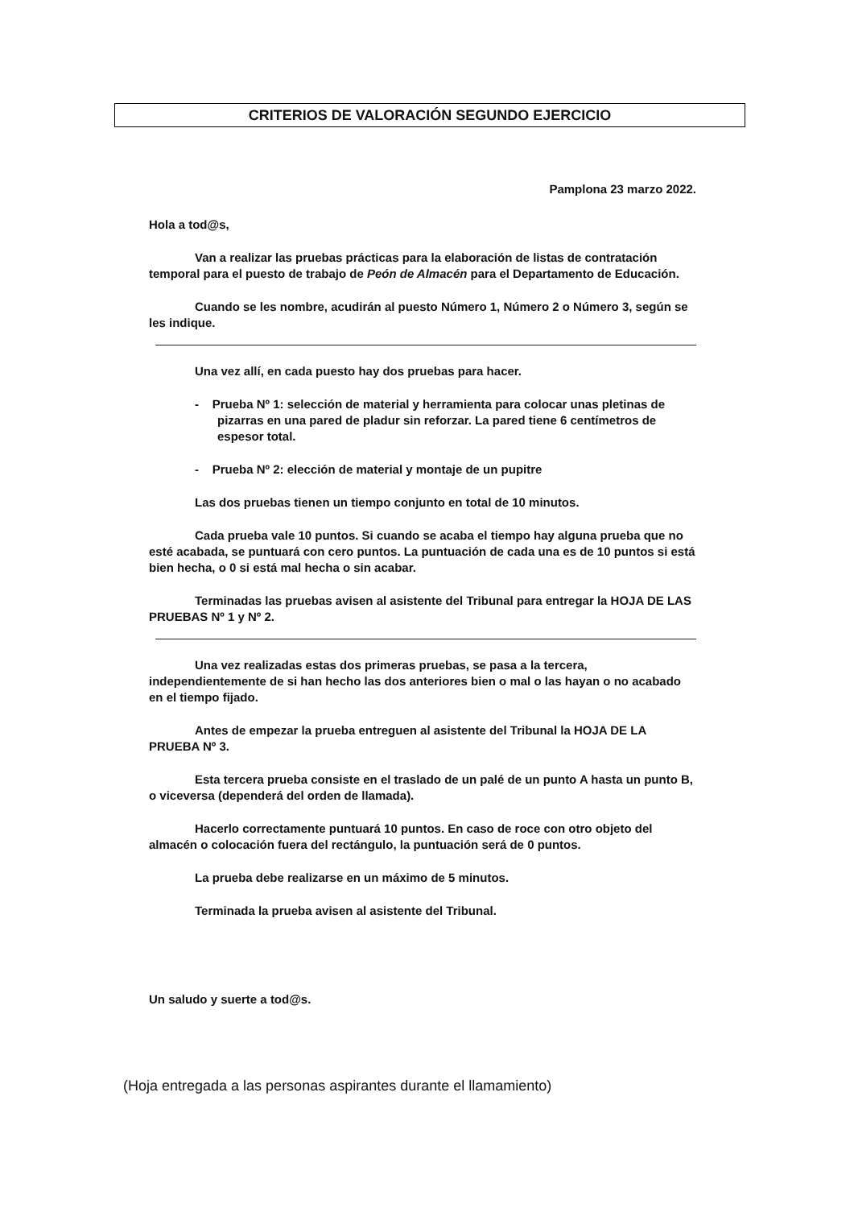CRITERIOS DE VALORACIÓN SEGUNDO EJERCICIO
Pamplona 23 marzo 2022.
Hola a tod@s,
Van a realizar las pruebas prácticas para la elaboración de listas de contratación temporal para el puesto de trabajo de Peón de Almacén para el Departamento de Educación.
Cuando se les nombre, acudirán al puesto Número 1, Número 2 o Número 3, según se les indique.
Una vez allí, en cada puesto hay dos pruebas para hacer.
- Prueba Nº 1: selección de material y herramienta para colocar unas pletinas de pizarras en una pared de pladur sin reforzar. La pared tiene 6 centímetros de espesor total.
- Prueba Nº 2: elección de material y montaje de un pupitre
Las dos pruebas tienen un tiempo conjunto en total de 10 minutos.
Cada prueba vale 10 puntos. Si cuando se acaba el tiempo hay alguna prueba que no esté acabada, se puntuará con cero puntos. La puntuación de cada una es de 10 puntos si está bien hecha, o 0 si está mal hecha o sin acabar.
Terminadas las pruebas avisen al asistente del Tribunal para entregar la HOJA DE LAS PRUEBAS Nº 1 y Nº 2.
Una vez realizadas estas dos primeras pruebas, se pasa a la tercera, independientemente de si han hecho las dos anteriores bien o mal o las hayan o no acabado en el tiempo fijado.
Antes de empezar la prueba entreguen al asistente del Tribunal la HOJA DE LA PRUEBA Nº 3.
Esta tercera prueba consiste en el traslado de un palé de un punto A hasta un punto B, o viceversa (dependerá del orden de llamada).
Hacerlo correctamente puntuará 10 puntos. En caso de roce con otro objeto del almacén o colocación fuera del rectángulo, la puntuación será de 0 puntos.
La prueba debe realizarse en un máximo de 5 minutos.
Terminada la prueba avisen al asistente del Tribunal.
Un saludo y suerte a tod@s.
(Hoja entregada a las personas aspirantes durante el llamamiento)